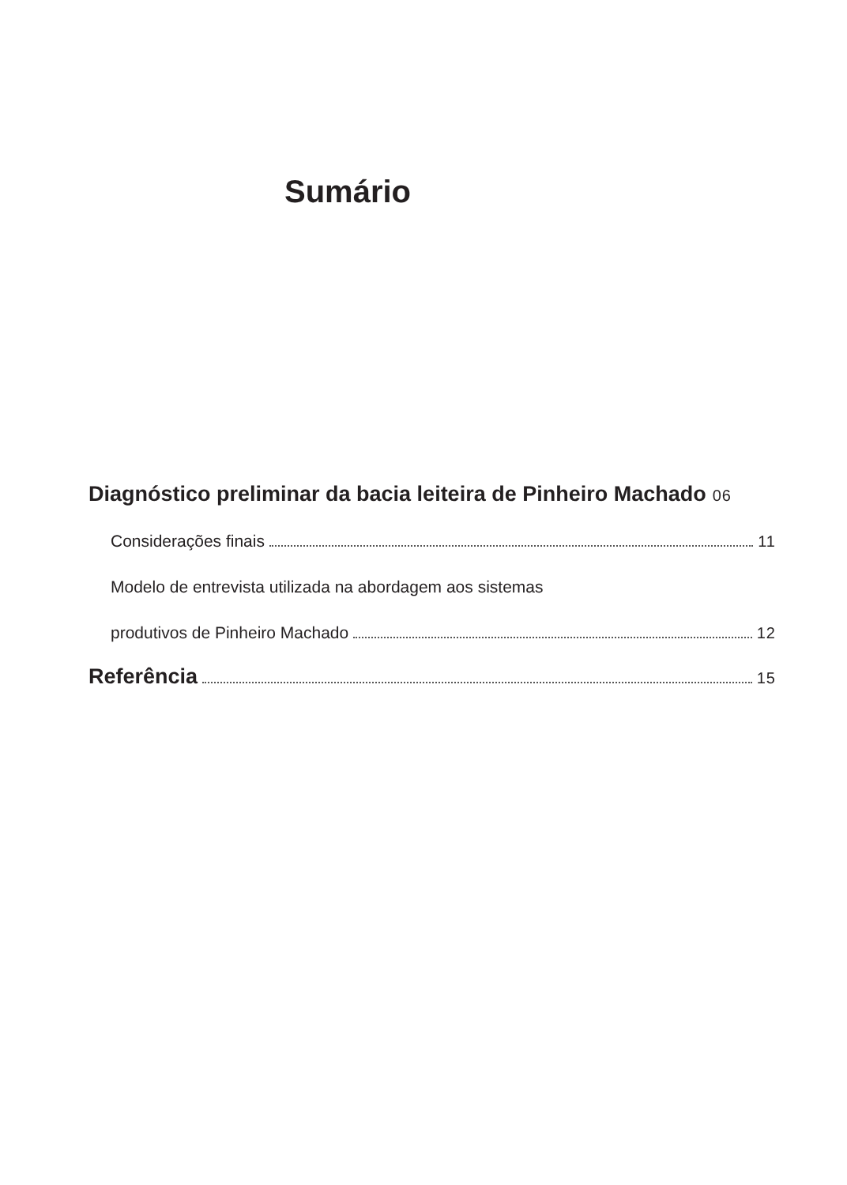Sumário
Diagnóstico preliminar da bacia leiteira de Pinheiro Machado 06
Considerações finais 11
Modelo de entrevista utilizada na abordagem aos sistemas
produtivos de Pinheiro Machado 12
Referência 15